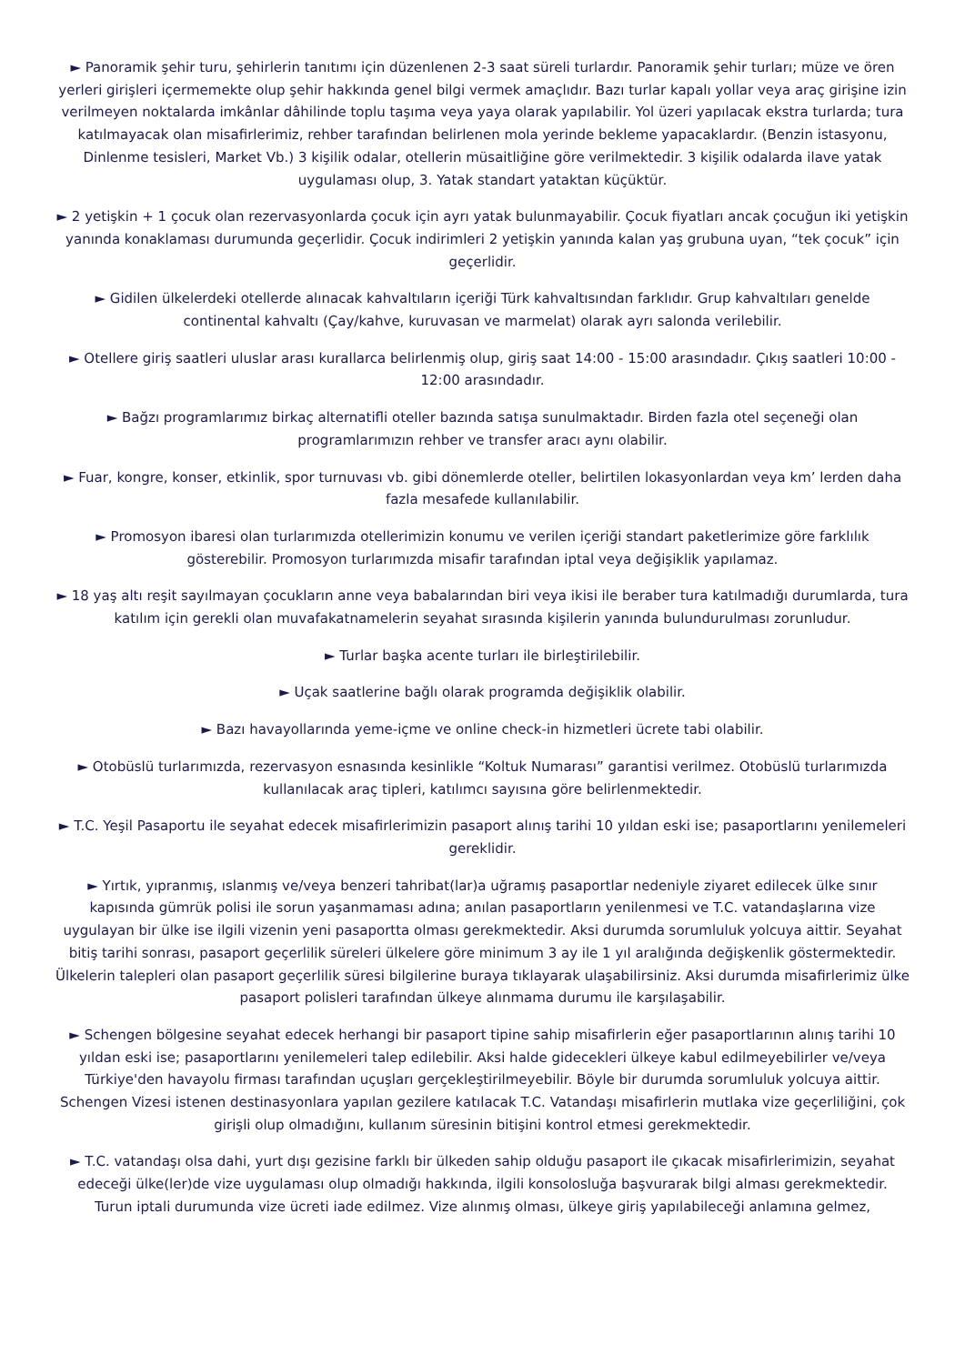► Panoramik şehir turu, şehirlerin tanıtımı için düzenlenen 2-3 saat süreli turlardır. Panoramik şehir turları; müze ve ören yerleri girişleri içermemekte olup şehir hakkında genel bilgi vermek amaçlıdır. Bazı turlar kapalı yollar veya araç girişine izin verilmeyen noktalarda imkânlar dâhilinde toplu taşıma veya yaya olarak yapılabilir. Yol üzeri yapılacak ekstra turlarda; tura katılmayacak olan misafirlerimiz, rehber tarafından belirlenen mola yerinde bekleme yapacaklardır. (Benzin istasyonu, Dinlenme tesisleri, Market Vb.) 3 kişilik odalar, otellerin müsaitliğine göre verilmektedir. 3 kişilik odalarda ilave yatak uygulaması olup, 3. Yatak standart yataktan küçüktür.
► 2 yetişkin + 1 çocuk olan rezervasyonlarda çocuk için ayrı yatak bulunmayabilir. Çocuk fiyatları ancak çocuğun iki yetişkin yanında konaklaması durumunda geçerlidir. Çocuk indirimleri 2 yetişkin yanında kalan yaş grubuna uyan, “tek çocuk” için geçerlidir.
► Gidilen ülkelerdeki otellerde alınacak kahvaltıların içeriği Türk kahvaltısından farklıdır. Grup kahvaltıları genelde continental kahvaltı (Çay/kahve, kuruvasan ve marmelat) olarak ayrı salonda verilebilir.
► Otellere giriş saatleri uluslar arası kurallarca belirlenmiş olup, giriş saat 14:00 - 15:00 arasındadır. Çıkış saatleri 10:00 - 12:00 arasındadır.
► Bağzı programlarımız birkaç alternatifli oteller bazında satışa sunulmaktadır. Birden fazla otel seçeneği olan programlarımızın rehber ve transfer aracı aynı olabilir.
► Fuar, kongre, konser, etkinlik, spor turnuvası vb. gibi dönemlerde oteller, belirtilen lokasyonlardan veya km’ lerden daha fazla mesafede kullanılabilir.
► Promosyon ibaresi olan turlarımızda otellerimizin konumu ve verilen içeriği standart paketlerimize göre farklılık gösterebilir. Promosyon turlarımızda misafir tarafından iptal veya değişiklik yapılamaz.
► 18 yaş altı reşit sayılmayan çocukların anne veya babalarından biri veya ikisi ile beraber tura katılmadığı durumlarda, tura katılım için gerekli olan muvafakatnamelerin seyahat sırasında kişilerin yanında bulundurulması zorunludur.
► Turlar başka acente turları ile birleştirilebilir.
► Uçak saatlerine bağlı olarak programda değişiklik olabilir.
► Bazı havayollarında yeme-içme ve online check-in hizmetleri ücrete tabi olabilir.
► Otobüslü turlarımızda, rezervasyon esnasında kesinlikle “Koltuk Numarası” garantisi verilmez. Otobüslü turlarımızda kullanılacak araç tipleri, katılımcı sayısına göre belirlenmektedir.
► T.C. Yeşil Pasaportu ile seyahat edecek misafirlerimizin pasaport alınış tarihi 10 yıldan eski ise; pasaportlarını yenilemeleri gereklidir.
► Yırtık, yıpranmış, ıslanmış ve/veya benzeri tahribat(lar)a uğramış pasaportlar nedeniyle ziyaret edilecek ülke sınır kapısında gümrük polisi ile sorun yaşanmaması adına; anılan pasaportların yenilenmesi ve T.C. vatandaşlarına vize uygulayan bir ülke ise ilgili vizenin yeni pasaportta olması gerekmektedir. Aksi durumda sorumluluk yolcuya aittir. Seyahat bitiş tarihi sonrası, pasaport geçerlilik süreleri ülkelere göre minimum 3 ay ile 1 yıl aralığında değişkenlik göstermektedir. Ülkelerin talepleri olan pasaport geçerlilik süresi bilgilerine buraya tıklayarak ulaşabilirsiniz. Aksi durumda misafirlerimiz ülke pasaport polisleri tarafından ülkeye alınmama durumu ile karşılaşabilir.
► Schengen bölgesine seyahat edecek herhangi bir pasaport tipine sahip misafirlerin eğer pasaportlarının alınış tarihi 10 yıldan eski ise; pasaportlarını yenilemeleri talep edilebilir. Aksi halde gidecekleri ülkeye kabul edilmeyebilirler ve/veya Türkiye'den havayolu firması tarafından uçuşları gerçekleştirilmeyebilir. Böyle bir durumda sorumluluk yolcuya aittir.
Schengen Vizesi istenen destinasyonlara yapılan gezilere katılacak T.C. Vatandaşı misafirlerin mutlaka vize geçerliliğini, çok girişli olup olmadığını, kullanım süresinin bitişini kontrol etmesi gerekmektedir.
► T.C. vatandaşı olsa dahi, yurt dışı gezisine farklı bir ülkeden sahip olduğu pasaport ile çıkacak misafirlerimizin, seyahat edeceği ülke(ler)de vize uygulaması olup olmadığı hakkında, ilgili konsolosluğa başvurarak bilgi alması gerekmektedir.
Turun iptali durumunda vize ücreti iade edilmez. Vize alınmış olması, ülkeye giriş yapılabileceği anlamına gelmez,